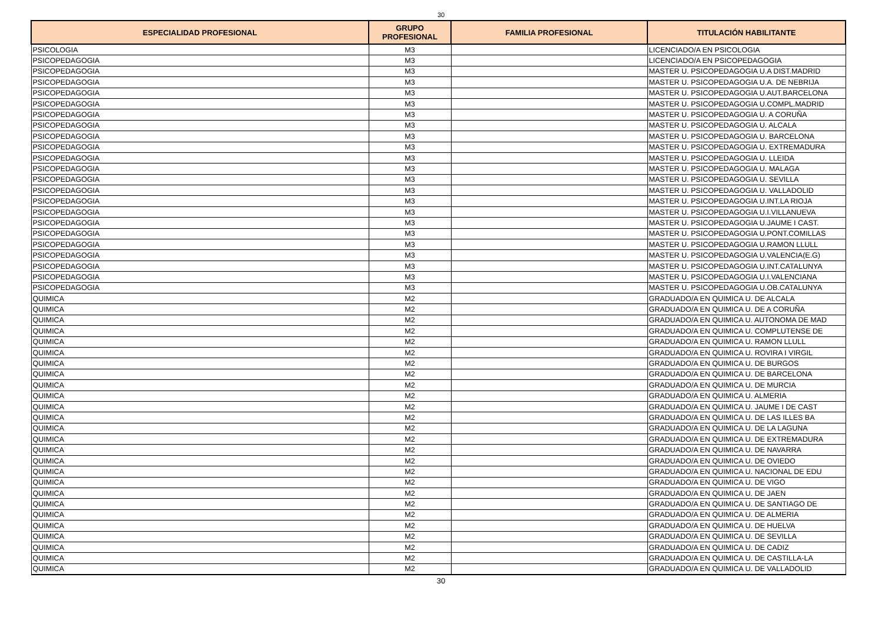30
| ESPECIALIDAD PROFESIONAL | GRUPO PROFESIONAL | FAMILIA PROFESIONAL | TITULACIÓN HABILITANTE |
| --- | --- | --- | --- |
| PSICOLOGIA | M3 | | LICENCIADO/A EN PSICOLOGIA |
| PSICOPEDAGOGIA | M3 | | LICENCIADO/A EN PSICOPEDAGOGIA |
| PSICOPEDAGOGIA | M3 | | MASTER U. PSICOPEDAGOGIA U.A DIST.MADRID |
| PSICOPEDAGOGIA | M3 | | MASTER U. PSICOPEDAGOGIA U.A. DE NEBRIJA |
| PSICOPEDAGOGIA | M3 | | MASTER U. PSICOPEDAGOGIA U.AUT.BARCELONA |
| PSICOPEDAGOGIA | M3 | | MASTER U. PSICOPEDAGOGIA U.COMPL.MADRID |
| PSICOPEDAGOGIA | M3 | | MASTER U. PSICOPEDAGOGIA U. A CORUÑA |
| PSICOPEDAGOGIA | M3 | | MASTER U. PSICOPEDAGOGIA U. ALCALA |
| PSICOPEDAGOGIA | M3 | | MASTER U. PSICOPEDAGOGIA U. BARCELONA |
| PSICOPEDAGOGIA | M3 | | MASTER U. PSICOPEDAGOGIA U. EXTREMADURA |
| PSICOPEDAGOGIA | M3 | | MASTER U. PSICOPEDAGOGIA U. LLEIDA |
| PSICOPEDAGOGIA | M3 | | MASTER U. PSICOPEDAGOGIA U. MALAGA |
| PSICOPEDAGOGIA | M3 | | MASTER U. PSICOPEDAGOGIA U. SEVILLA |
| PSICOPEDAGOGIA | M3 | | MASTER U. PSICOPEDAGOGIA U. VALLADOLID |
| PSICOPEDAGOGIA | M3 | | MASTER U. PSICOPEDAGOGIA U.INT.LA RIOJA |
| PSICOPEDAGOGIA | M3 | | MASTER U. PSICOPEDAGOGIA U.I.VILLANUEVA |
| PSICOPEDAGOGIA | M3 | | MASTER U. PSICOPEDAGOGIA U.JAUME I CAST. |
| PSICOPEDAGOGIA | M3 | | MASTER U. PSICOPEDAGOGIA U.PONT.COMILLAS |
| PSICOPEDAGOGIA | M3 | | MASTER U. PSICOPEDAGOGIA U.RAMON LLULL |
| PSICOPEDAGOGIA | M3 | | MASTER U. PSICOPEDAGOGIA U.VALENCIA(E.G) |
| PSICOPEDAGOGIA | M3 | | MASTER U. PSICOPEDAGOGIA U.INT.CATALUNYA |
| PSICOPEDAGOGIA | M3 | | MASTER U. PSICOPEDAGOGIA U.I.VALENCIANA |
| PSICOPEDAGOGIA | M3 | | MASTER U. PSICOPEDAGOGIA U.OB.CATALUNYA |
| QUIMICA | M2 | | GRADUADO/A EN QUIMICA U. DE ALCALA |
| QUIMICA | M2 | | GRADUADO/A EN QUIMICA U. DE A CORUÑA |
| QUIMICA | M2 | | GRADUADO/A EN QUIMICA U. AUTONOMA DE MAD |
| QUIMICA | M2 | | GRADUADO/A EN QUIMICA U. COMPLUTENSE DE |
| QUIMICA | M2 | | GRADUADO/A EN QUIMICA U. RAMON LLULL |
| QUIMICA | M2 | | GRADUADO/A EN QUIMICA U. ROVIRA I VIRGIL |
| QUIMICA | M2 | | GRADUADO/A EN QUIMICA U. DE BURGOS |
| QUIMICA | M2 | | GRADUADO/A EN QUIMICA U. DE BARCELONA |
| QUIMICA | M2 | | GRADUADO/A EN QUIMICA U. DE MURCIA |
| QUIMICA | M2 | | GRADUADO/A EN QUIMICA U. ALMERIA |
| QUIMICA | M2 | | GRADUADO/A EN QUIMICA U. JAUME I DE CAST |
| QUIMICA | M2 | | GRADUADO/A EN QUIMICA U. DE LAS ILLES BA |
| QUIMICA | M2 | | GRADUADO/A EN QUIMICA U. DE LA LAGUNA |
| QUIMICA | M2 | | GRADUADO/A EN QUIMICA U. DE EXTREMADURA |
| QUIMICA | M2 | | GRADUADO/A EN QUIMICA U. DE NAVARRA |
| QUIMICA | M2 | | GRADUADO/A EN QUIMICA U. DE OVIEDO |
| QUIMICA | M2 | | GRADUADO/A EN QUIMICA U. NACIONAL DE EDU |
| QUIMICA | M2 | | GRADUADO/A EN QUIMICA U. DE VIGO |
| QUIMICA | M2 | | GRADUADO/A EN QUIMICA U. DE JAEN |
| QUIMICA | M2 | | GRADUADO/A EN QUIMICA U. DE SANTIAGO DE |
| QUIMICA | M2 | | GRADUADO/A EN QUIMICA U. DE ALMERIA |
| QUIMICA | M2 | | GRADUADO/A EN QUIMICA U. DE HUELVA |
| QUIMICA | M2 | | GRADUADO/A EN QUIMICA U. DE SEVILLA |
| QUIMICA | M2 | | GRADUADO/A EN QUIMICA U. DE CADIZ |
| QUIMICA | M2 | | GRADUADO/A EN QUIMICA U. DE CASTILLA-LA |
| QUIMICA | M2 | | GRADUADO/A EN QUIMICA U. DE VALLADOLID |
30